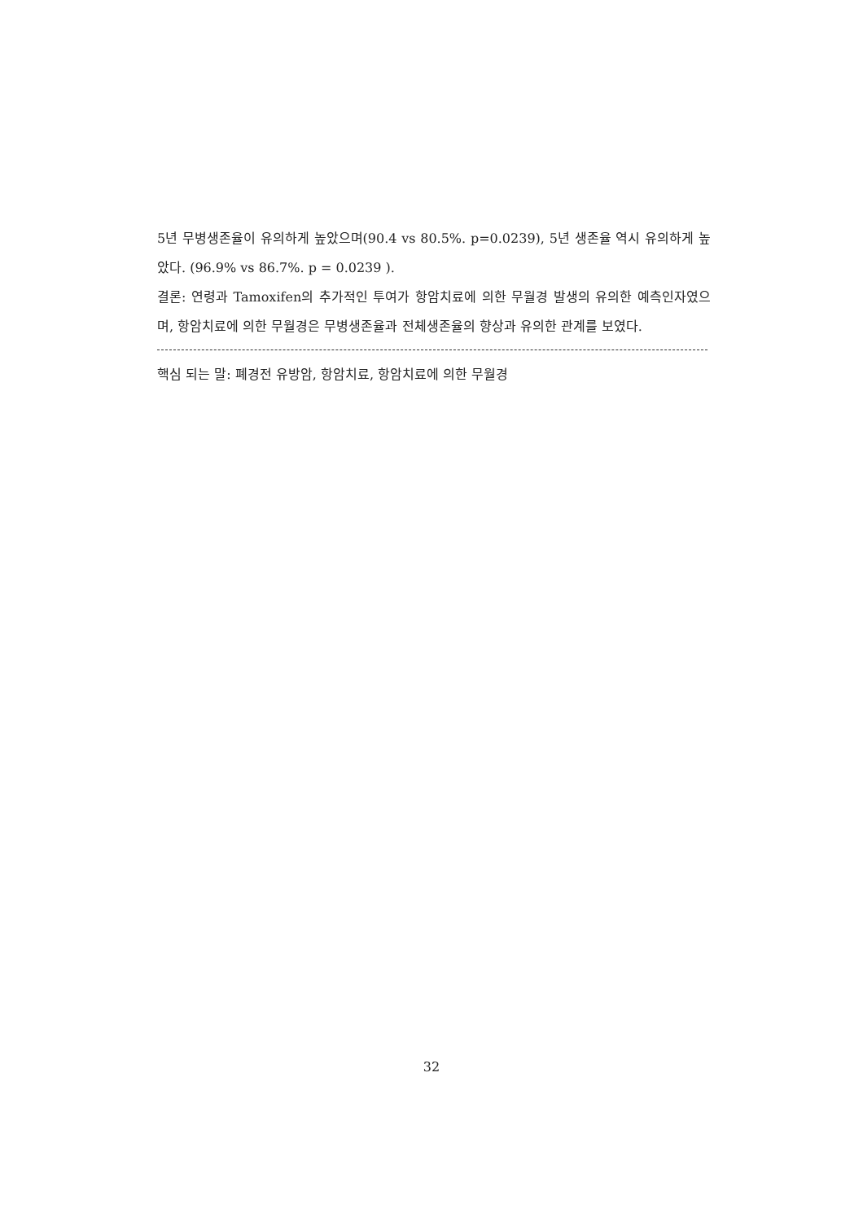5년 무병생존율이 유의하게 높았으며(90.4 vs 80.5%. p=0.0239), 5년 생존율 역시 유의하게 높았다. (96.9% vs 86.7%. p = 0.0239 ).
결론: 연령과 Tamoxifen의 추가적인 투여가 항암치료에 의한 무월경 발생의 유의한 예측인자였으며, 항암치료에 의한 무월경은 무병생존율과 전체생존율의 향상과 유의한 관계를 보였다.
핵심 되는 말: 폐경전 유방암, 항암치료, 항암치료에 의한 무월경
32